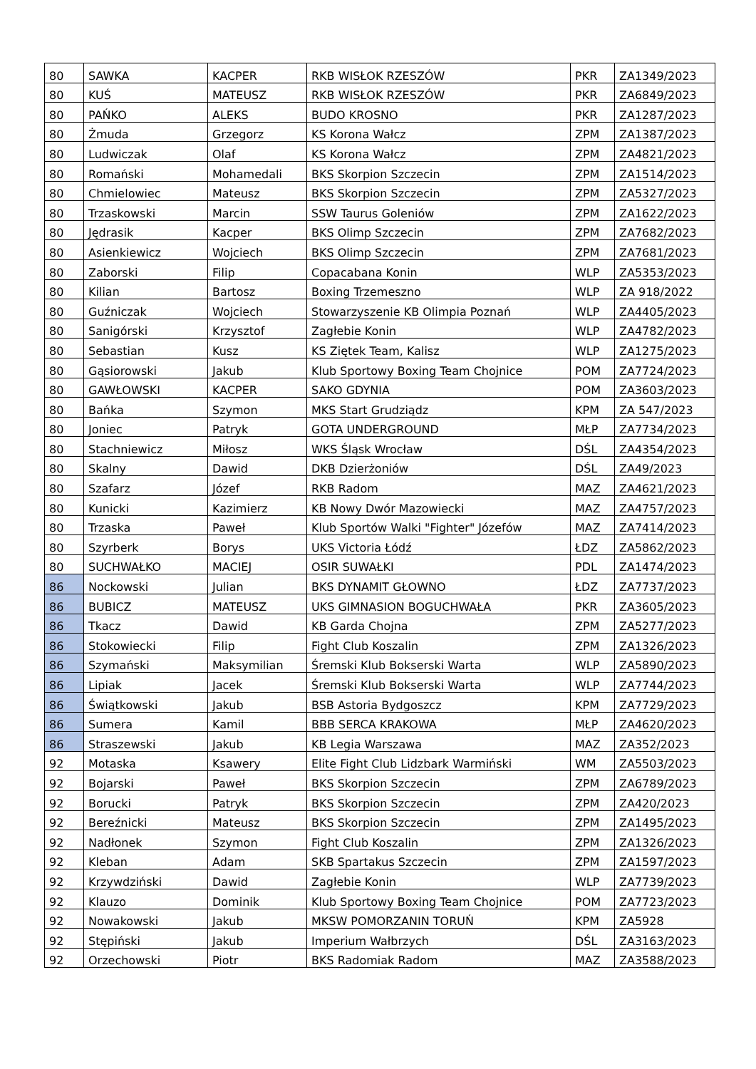| 80 | SAWKA | KACPER | RKB WISŁOK RZESZÓW | PKR | ZA1349/2023 |
| 80 | KUŚ | MATEUSZ | RKB WISŁOK RZESZÓW | PKR | ZA6849/2023 |
| 80 | PAŃKO | ALEKS | BUDO KROSNO | PKR | ZA1287/2023 |
| 80 | Żmuda | Grzegorz | KS Korona Wałcz | ZPM | ZA1387/2023 |
| 80 | Ludwiczak | Olaf | KS Korona Wałcz | ZPM | ZA4821/2023 |
| 80 | Romański | Mohamedali | BKS Skorpion Szczecin | ZPM | ZA1514/2023 |
| 80 | Chmielowiec | Mateusz | BKS Skorpion Szczecin | ZPM | ZA5327/2023 |
| 80 | Trzaskowski | Marcin | SSW Taurus Goleniów | ZPM | ZA1622/2023 |
| 80 | Jędrasik | Kacper | BKS Olimp Szczecin | ZPM | ZA7682/2023 |
| 80 | Asienkiewicz | Wojciech | BKS Olimp Szczecin | ZPM | ZA7681/2023 |
| 80 | Zaborski | Filip | Copacabana Konin | WLP | ZA5353/2023 |
| 80 | Kilian | Bartosz | Boxing Trzemeszno | WLP | ZA 918/2022 |
| 80 | Guźniczak | Wojciech | Stowarzyszenie KB Olimpia Poznań | WLP | ZA4405/2023 |
| 80 | Sanigórski | Krzysztof | Zagłebie Konin | WLP | ZA4782/2023 |
| 80 | Sebastian | Kusz | KS Ziętek Team, Kalisz | WLP | ZA1275/2023 |
| 80 | Gąsiorowski | Jakub | Klub Sportowy Boxing Team Chojnice | POM | ZA7724/2023 |
| 80 | GAWŁOWSKI | KACPER | SAKO GDYNIA | POM | ZA3603/2023 |
| 80 | Bańka | Szymon | MKS Start Grudziądz | KPM | ZA 547/2023 |
| 80 | Joniec | Patryk | GOTA UNDERGROUND | MŁP | ZA7734/2023 |
| 80 | Stachniewicz | Miłosz | WKS Śląsk Wrocław | DŚL | ZA4354/2023 |
| 80 | Skalny | Dawid | DKB Dzierżoniów | DŚL | ZA49/2023 |
| 80 | Szafarz | Józef | RKB Radom | MAZ | ZA4621/2023 |
| 80 | Kunicki | Kazimierz | KB Nowy Dwór Mazowiecki | MAZ | ZA4757/2023 |
| 80 | Trzaska | Paweł | Klub Sportów Walki "Fighter" Józefów | MAZ | ZA7414/2023 |
| 80 | Szyrberk | Borys | UKS Victoria Łódź | ŁDZ | ZA5862/2023 |
| 80 | SUCHWAŁKO | MACIEJ | OSIR SUWAŁKI | PDL | ZA1474/2023 |
| 86 | Nockowski | Julian | BKS DYNAMIT GŁOWNO | ŁDZ | ZA7737/2023 |
| 86 | BUBICZ | MATEUSZ | UKS GIMNASION BOGUCHWAŁA | PKR | ZA3605/2023 |
| 86 | Tkacz | Dawid | KB Garda Chojna | ZPM | ZA5277/2023 |
| 86 | Stokowiecki | Filip | Fight Club Koszalin | ZPM | ZA1326/2023 |
| 86 | Szymański | Maksymilian | Śremski Klub Bokserski Warta | WLP | ZA5890/2023 |
| 86 | Lipiak | Jacek | Śremski Klub Bokserski Warta | WLP | ZA7744/2023 |
| 86 | Świątkowski | Jakub | BSB Astoria Bydgoszcz | KPM | ZA7729/2023 |
| 86 | Sumera | Kamil | BBB SERCA KRAKOWA | MŁP | ZA4620/2023 |
| 86 | Straszewski | Jakub | KB Legia Warszawa | MAZ | ZA352/2023 |
| 92 | Motaska | Ksawery | Elite Fight Club Lidzbark Warmiński | WM | ZA5503/2023 |
| 92 | Bojarski | Paweł | BKS Skorpion Szczecin | ZPM | ZA6789/2023 |
| 92 | Borucki | Patryk | BKS Skorpion Szczecin | ZPM | ZA420/2023 |
| 92 | Bereźnicki | Mateusz | BKS Skorpion Szczecin | ZPM | ZA1495/2023 |
| 92 | Nadłonek | Szymon | Fight Club Koszalin | ZPM | ZA1326/2023 |
| 92 | Kleban | Adam | SKB Spartakus Szczecin | ZPM | ZA1597/2023 |
| 92 | Krzywdziński | Dawid | Zagłebie Konin | WLP | ZA7739/2023 |
| 92 | Klauzo | Dominik | Klub Sportowy Boxing Team Chojnice | POM | ZA7723/2023 |
| 92 | Nowakowski | Jakub | MKSW POMORZANIN TORUŃ | KPM | ZA5928 |
| 92 | Stępiński | Jakub | Imperium Wałbrzych | DŚL | ZA3163/2023 |
| 92 | Orzechowski | Piotr | BKS Radomiak Radom | MAZ | ZA3588/2023 |